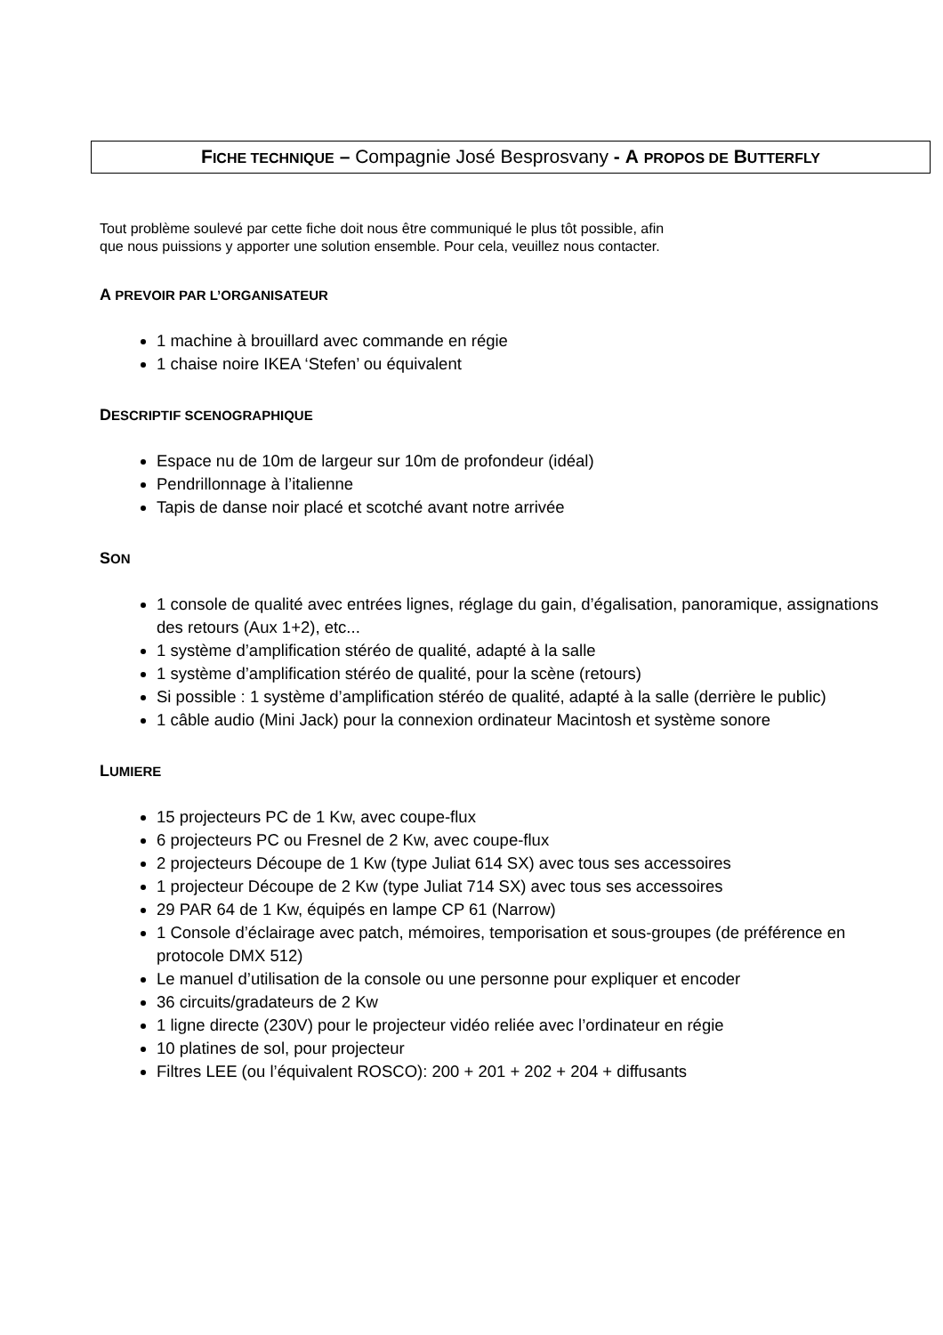FICHE TECHNIQUE – Compagnie José Besprosvany - A PROPOS DE BUTTERFLY
Tout problème soulevé par cette fiche doit nous être communiqué le plus tôt possible, afin
que nous puissions y apporter une solution ensemble. Pour cela, veuillez nous contacter.
A PREVOIR PAR L’ORGANISATEUR
1 machine à brouillard avec commande en régie
1 chaise noire IKEA ‘Stefen’ ou équivalent
DESCRIPTIF SCENOGRAPHIQUE
Espace nu de 10m de largeur sur 10m de profondeur (idéal)
Pendrillonnage à l’italienne
Tapis de danse noir placé et scotché avant notre arrivée
SON
1 console de qualité avec entrées lignes, réglage du gain, d’égalisation, panoramique, assignations des retours (Aux 1+2), etc...
1 système d’amplification stéréo de qualité, adapté à la salle
1 système d’amplification stéréo de qualité, pour la scène (retours)
Si possible : 1 système d’amplification stéréo de qualité, adapté à la salle (derrière le public)
1 câble audio (Mini Jack) pour la connexion ordinateur Macintosh et système sonore
LUMIERE
15 projecteurs PC de 1 Kw, avec coupe-flux
6 projecteurs PC ou Fresnel de 2 Kw, avec coupe-flux
2 projecteurs Découpe de 1 Kw (type Juliat 614 SX) avec tous ses accessoires
1 projecteur Découpe de 2 Kw (type Juliat 714 SX) avec tous ses accessoires
29 PAR 64 de 1 Kw, équipés en lampe CP 61 (Narrow)
1 Console d’éclairage avec patch, mémoires, temporisation et sous-groupes (de préférence en protocole DMX 512)
Le manuel d’utilisation de la console ou une personne pour expliquer et encoder
36 circuits/gradateurs de 2 Kw
1 ligne directe (230V) pour le projecteur vidéo reliée avec l’ordinateur en régie
10 platines de sol, pour projecteur
Filtres LEE (ou l’équivalent ROSCO): 200 + 201 + 202 + 204 + diffusants